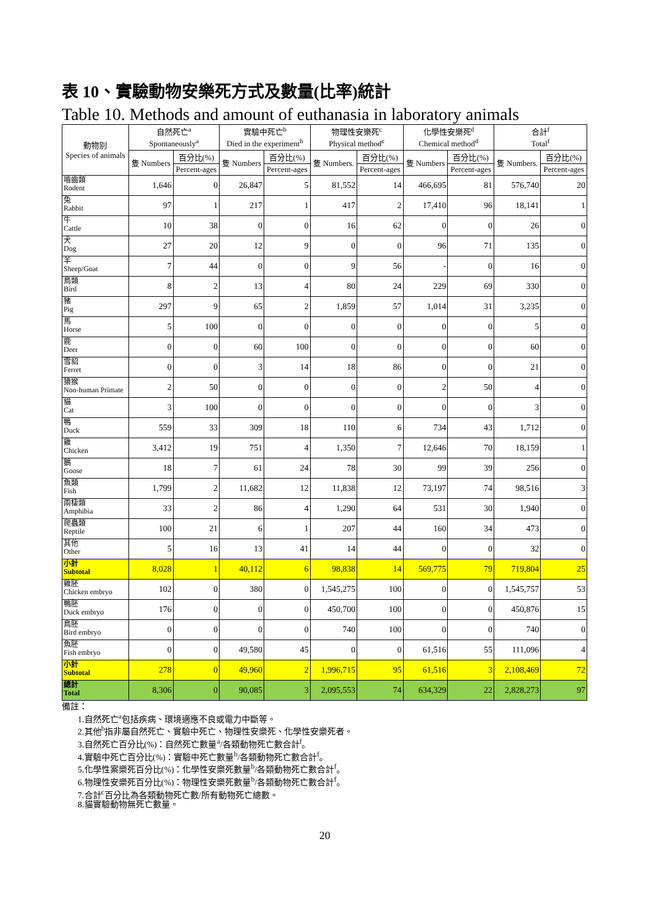表 10、實驗動物安樂死方式及數量(比率)統計
Table 10. Methods and amount of euthanasia in laboratory animals
| 動物別 Species of animals | 自然死亡<sup>a</sup> Spontaneously<sup>a</sup> | | 實驗中死亡<sup>b</sup> Died in the experiment<sup>b</sup> | | 物理性安樂死<sup>c</sup> Physical method<sup>c</sup> | | 化學性安樂死<sup>d</sup> Chemical method<sup>d</sup> | | 合計<sup>f</sup> Total<sup>f</sup> | |
| --- | --- | --- | --- | --- | --- | --- | --- | --- | --- | --- |
| | 隻 Numbers | 百分比(%) | 隻 Numbers | 百分比(%) | 隻 Numbers. | 百分比(%) | 隻 Numbers | 百分比(%) | 隻 Numbers. | 百分比(%) |
| | | Percent-ages | | Percent-ages | | Percent-ages | | Percent-ages | | Percent-ages |
| 嚙齒類 Rodent | 1,646 | 0 | 26,847 | 5 | 81,552 | 14 | 466,695 | 81 | 576,740 | 20 |
| 兔 Rabbit | 97 | 1 | 217 | 1 | 417 | 2 | 17,410 | 96 | 18,141 | 1 |
| 牛 Cattle | 10 | 38 | 0 | 0 | 16 | 62 | 0 | 0 | 26 | 0 |
| 犬 Dog | 27 | 20 | 12 | 9 | 0 | 0 | 96 | 71 | 135 | 0 |
| 羊 Sheep/Goat | 7 | 44 | 0 | 0 | 9 | 56 | - | 0 | 16 | 0 |
| 鳥類 Bird | 8 | 2 | 13 | 4 | 80 | 24 | 229 | 69 | 330 | 0 |
| 豬 Pig | 297 | 9 | 65 | 2 | 1,859 | 57 | 1,014 | 31 | 3,235 | 0 |
| 馬 Horse | 5 | 100 | 0 | 0 | 0 | 0 | 0 | 0 | 5 | 0 |
| 鹿 Deer | 0 | 0 | 60 | 100 | 0 | 0 | 0 | 0 | 60 | 0 |
| 雪貂 Ferret | 0 | 0 | 3 | 14 | 18 | 86 | 0 | 0 | 21 | 0 |
| 猿猴 Non-human Primate | 2 | 50 | 0 | 0 | 0 | 0 | 2 | 50 | 4 | 0 |
| 貓 Cat | 3 | 100 | 0 | 0 | 0 | 0 | 0 | 0 | 3 | 0 |
| 鴨 Duck | 559 | 33 | 309 | 18 | 110 | 6 | 734 | 43 | 1,712 | 0 |
| 雞 Chicken | 3,412 | 19 | 751 | 4 | 1,350 | 7 | 12,646 | 70 | 18,159 | 1 |
| 鵝 Goose | 18 | 7 | 61 | 24 | 78 | 30 | 99 | 39 | 256 | 0 |
| 魚類 Fish | 1,799 | 2 | 11,682 | 12 | 11,838 | 12 | 73,197 | 74 | 98,516 | 3 |
| 兩棲類 Amphibia | 33 | 2 | 86 | 4 | 1,290 | 64 | 531 | 30 | 1,940 | 0 |
| 爬蟲類 Reptile | 100 | 21 | 6 | 1 | 207 | 44 | 160 | 34 | 473 | 0 |
| 其他 Other | 5 | 16 | 13 | 41 | 14 | 44 | 0 | 0 | 32 | 0 |
| 小計 Subtotal | 8,028 | 1 | 40,112 | 6 | 98,838 | 14 | 569,775 | 79 | 719,804 | 25 |
| 雞胚 Chicken embryo | 102 | 0 | 380 | 0 | 1,545,275 | 100 | 0 | 0 | 1,545,757 | 53 |
| 鴨胚 Duck embryo | 176 | 0 | 0 | 0 | 450,700 | 100 | 0 | 0 | 450,876 | 15 |
| 鳥胚 Bird embryo | 0 | 0 | 0 | 0 | 740 | 100 | 0 | 0 | 740 | 0 |
| 魚胚 Fish embryo | 0 | 0 | 49,580 | 45 | 0 | 0 | 61,516 | 55 | 111,096 | 4 |
| 小計 Subtotal | 278 | 0 | 49,960 | 2 | 1,996,715 | 95 | 61,516 | 3 | 2,108,469 | 72 |
| 總計 Total | 8,306 | 0 | 90,085 | 3 | 2,095,553 | 74 | 634,329 | 22 | 2,828,273 | 97 |
備註：
1.自然死亡<sup>a</sup>包括疾病、環境適應不良或電力中斷等。
2.其他<sup>b</sup>指非屬自然死亡、實驗中死亡、物理性安樂死、化學性安樂死者。
3.自然死亡百分比(%)：自然死亡數量<sup>a</sup>/各類動物死亡數合計<sup>f</sup>。
4.實驗中死亡百分比(%)：實驗中死亡數量<sup>b</sup>/各類動物死亡數合計<sup>f</sup>。
5.化學性案樂死百分比(%)：化學性安樂死數量<sup>b</sup>/各類動物死亡數合計<sup>f</sup>。
6.物理性安樂死百分比(%)：物理性安樂死數量<sup>b</sup>/各類動物死亡數合計<sup>f</sup>。
7.合計<sup>c</sup>百分比為各類動物死亡數/所有動物死亡總數。
8.貓實驗動物無死亡數量。
20